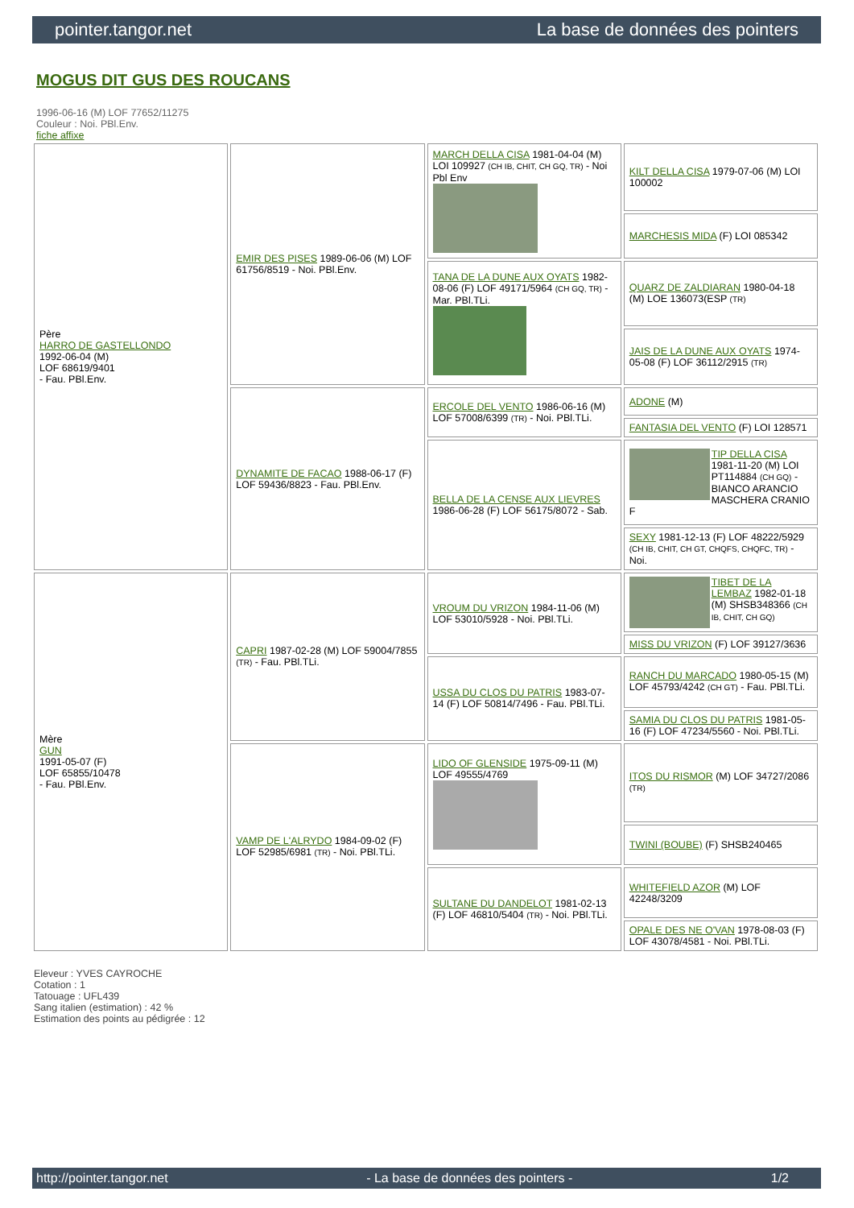pointer.tangor.net La base de données des pointers
MOGUS DIT GUS DES ROUCANS
1996-06-16 (M) LOF 77652/11275
Couleur : Noi. PBl.Env.
fiche affixe
| Père HARRO DE GASTELLONDO 1992-06-04 (M) LOF 68619/9401 - Fau. PBl.Env. | EMIR DES PISES 1989-06-06 (M) LOF 61756/8519 - Noi. PBl.Env. | MARCH DELLA CISA 1981-04-04 (M) LOI 109927 (CH IB, CHIT, CH GQ, TR) - Noi Pbl Env | KILT DELLA CISA 1979-07-06 (M) LOI 100002 |
| | | | MARCHESIS MIDA (F) LOI 085342 |
| | | TANA DE LA DUNE AUX OYATS 1982-08-06 (F) LOF 49171/5964 (CH GQ, TR) - Mar. PBl.TLi. | QUARZ DE ZALDIARAN 1980-04-18 (M) LOE 136073(ESP (TR) |
| | | | JAIS DE LA DUNE AUX OYATS 1974-05-08 (F) LOF 36112/2915 (TR) |
| | DYNAMITE DE FACAO 1988-06-17 (F) LOF 59436/8823 - Fau. PBl.Env. | ERCOLE DEL VENTO 1986-06-16 (M) LOF 57008/6399 (TR) - Noi. PBl.TLi. | ADONE (M) |
| | | | FANTASIA DEL VENTO (F) LOI 128571 |
| | | BELLA DE LA CENSE AUX LIEVRES 1986-06-28 (F) LOF 56175/8072 - Sab. | TIP DELLA CISA 1981-11-20 (M) LOI PT114884 (CH GQ) - BIANCO ARANCIO MASCHERA CRANIO F |
| | | | SEXY 1981-12-13 (F) LOF 48222/5929 (CH IB, CHIT, CH GT, CHQFS, CHQFC, TR) - Noi. |
| Mère GUN 1991-05-07 (F) LOF 65855/10478 - Fau. PBl.Env. | CAPRI 1987-02-28 (M) LOF 59004/7855 (TR) - Fau. PBl.TLi. | VROUM DU VRIZON 1984-11-06 (M) LOF 53010/5928 - Noi. PBl.TLi. | TIBET DE LA LEMBAZ 1982-01-18 (M) SHSB348366 (CH IB, CHIT, CH GQ) |
| | | | MISS DU VRIZON (F) LOF 39127/3636 |
| | | USSA DU CLOS DU PATRIS 1983-07-14 (F) LOF 50814/7496 - Fau. PBl.TLi. | RANCH DU MARCADO 1980-05-15 (M) LOF 45793/4242 (CH GT) - Fau. PBl.TLi. |
| | | | SAMIA DU CLOS DU PATRIS 1981-05-16 (F) LOF 47234/5560 - Noi. PBl.TLi. |
| | VAMP DE L'ALRYDO 1984-09-02 (F) LOF 52985/6981 (TR) - Noi. PBl.TLi. | LIDO OF GLENSIDE 1975-09-11 (M) LOF 49555/4769 | ITOS DU RISMOR (M) LOF 34727/2086 (TR) |
| | | | TWINI (BOUBE) (F) SHSB240465 |
| | | SULTANE DU DANDELOT 1981-02-13 (F) LOF 46810/5404 (TR) - Noi. PBl.TLi. | WHITEFIELD AZOR (M) LOF 42248/3209 |
| | | | OPALE DES NE O'VAN 1978-08-03 (F) LOF 43078/4581 - Noi. PBl.TLi. |
Eleveur : YVES CAYROCHE
Cotation : 1
Tatouage : UFL439
Sang italien (estimation) : 42 %
Estimation des points au pédigrée : 12
http://pointer.tangor.net - La base de données des pointers - 1/2